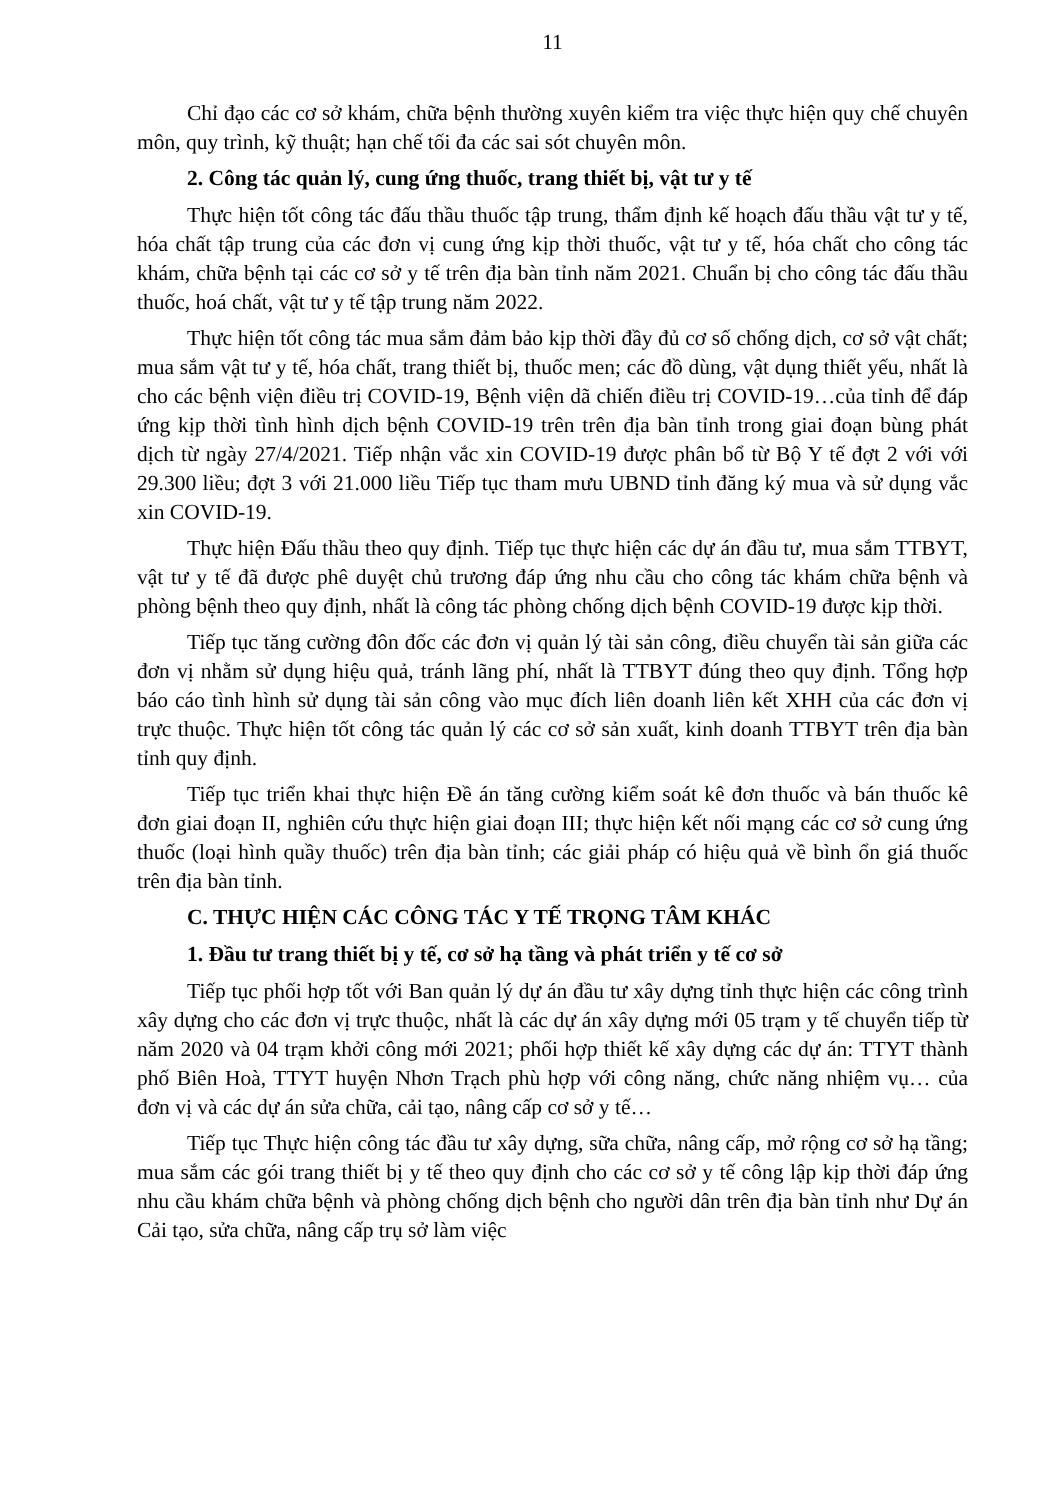11
Chỉ đạo các cơ sở khám, chữa bệnh thường xuyên kiểm tra việc thực hiện quy chế chuyên môn, quy trình, kỹ thuật; hạn chế tối đa các sai sót chuyên môn.
2. Công tác quản lý, cung ứng thuốc, trang thiết bị, vật tư y tế
Thực hiện tốt công tác đấu thầu thuốc tập trung, thẩm định kế hoạch đấu thầu vật tư y tế, hóa chất tập trung của các đơn vị cung ứng kịp thời thuốc, vật tư y tế, hóa chất cho công tác khám, chữa bệnh tại các cơ sở y tế trên địa bàn tỉnh năm 2021. Chuẩn bị cho công tác đấu thầu thuốc, hoá chất, vật tư y tế tập trung năm 2022.
Thực hiện tốt công tác mua sắm đảm bảo kịp thời đầy đủ cơ số chống dịch, cơ sở vật chất; mua sắm vật tư y tế, hóa chất, trang thiết bị, thuốc men; các đồ dùng, vật dụng thiết yếu, nhất là cho các bệnh viện điều trị COVID-19, Bệnh viện dã chiến điều trị COVID-19…của tỉnh để đáp ứng kịp thời tình hình dịch bệnh COVID-19 trên trên địa bàn tỉnh trong giai đoạn bùng phát dịch từ ngày 27/4/2021. Tiếp nhận vắc xin COVID-19 được phân bổ từ Bộ Y tế đợt 2 với với 29.300 liều; đợt 3 với 21.000 liều Tiếp tục tham mưu UBND tỉnh đăng ký mua và sử dụng vắc xin COVID-19.
Thực hiện Đấu thầu theo quy định. Tiếp tục thực hiện các dự án đầu tư, mua sắm TTBYT, vật tư y tế đã được phê duyệt chủ trương đáp ứng nhu cầu cho công tác khám chữa bệnh và phòng bệnh theo quy định, nhất là công tác phòng chống dịch bệnh COVID-19 được kịp thời.
Tiếp tục tăng cường đôn đốc các đơn vị quản lý tài sản công, điều chuyển tài sản giữa các đơn vị nhằm sử dụng hiệu quả, tránh lãng phí, nhất là TTBYT đúng theo quy định. Tổng hợp báo cáo tình hình sử dụng tài sản công vào mục đích liên doanh liên kết XHH của các đơn vị trực thuộc. Thực hiện tốt công tác quản lý các cơ sở sản xuất, kinh doanh TTBYT trên địa bàn tỉnh quy định.
Tiếp tục triển khai thực hiện Đề án tăng cường kiểm soát kê đơn thuốc và bán thuốc kê đơn giai đoạn II, nghiên cứu thực hiện giai đoạn III; thực hiện kết nối mạng các cơ sở cung ứng thuốc (loại hình quầy thuốc) trên địa bàn tỉnh; các giải pháp có hiệu quả về bình ổn giá thuốc trên địa bàn tỉnh.
C. THỰC HIỆN CÁC CÔNG TÁC Y TẾ TRỌNG TÂM KHÁC
1. Đầu tư trang thiết bị y tế, cơ sở hạ tầng và phát triển y tế cơ sở
Tiếp tục phối hợp tốt với Ban quản lý dự án đầu tư xây dựng tỉnh thực hiện các công trình xây dựng cho các đơn vị trực thuộc, nhất là các dự án xây dựng mới 05 trạm y tế chuyển tiếp từ năm 2020 và 04 trạm khởi công mới 2021; phối hợp thiết kế xây dựng các dự án: TTYT thành phố Biên Hoà, TTYT huyện Nhơn Trạch phù hợp với công năng, chức năng nhiệm vụ… của đơn vị và các dự án sửa chữa, cải tạo, nâng cấp cơ sở y tế…
Tiếp tục Thực hiện công tác đầu tư xây dựng, sữa chữa, nâng cấp, mở rộng cơ sở hạ tầng; mua sắm các gói trang thiết bị y tế theo quy định cho các cơ sở y tế công lập kịp thời đáp ứng nhu cầu khám chữa bệnh và phòng chống dịch bệnh cho người dân trên địa bàn tỉnh như Dự án Cải tạo, sửa chữa, nâng cấp trụ sở làm việc